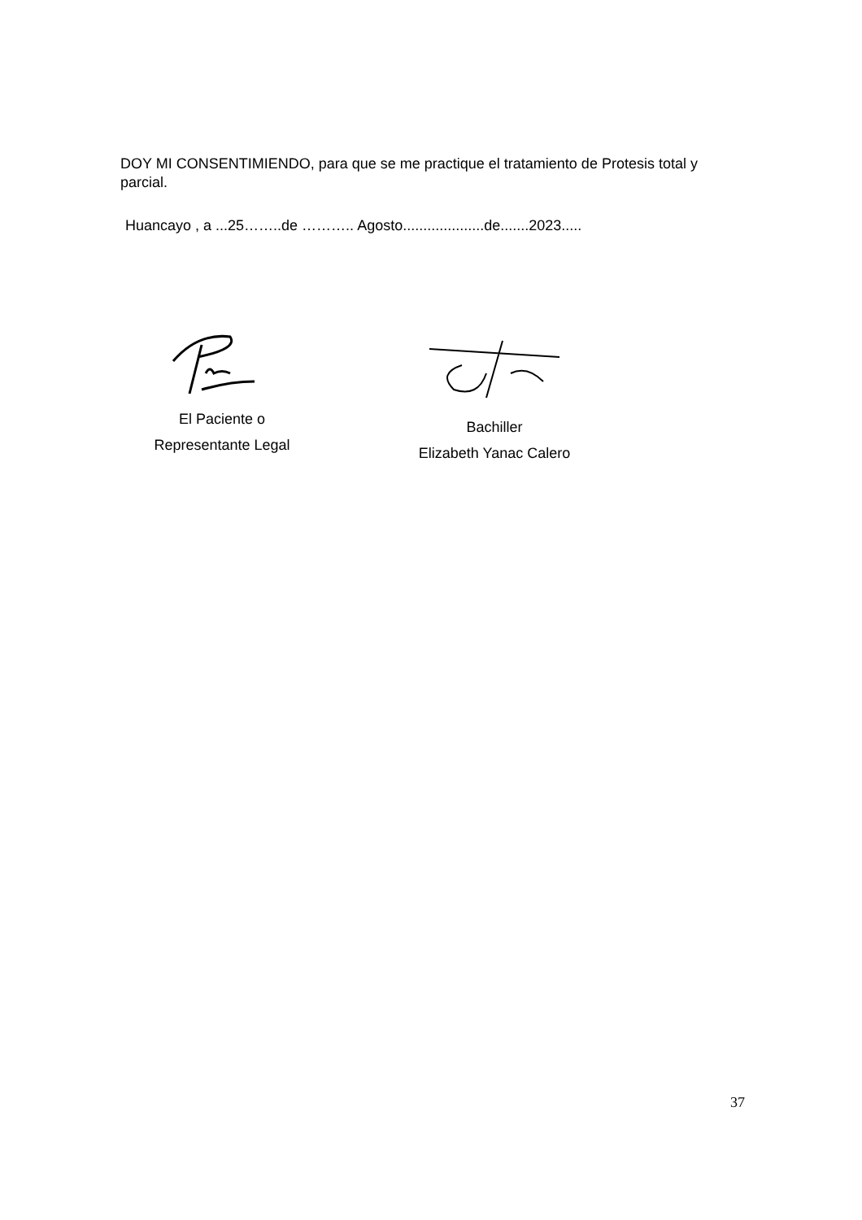DOY MI CONSENTIMIENDO, para que se me practique el tratamiento de Protesis total y parcial.
Huancayo , a ...25……..de ……….. Agosto....................de.......2023.....
El Paciente o
Representante Legal
Bachiller
Elizabeth Yanac Calero
37